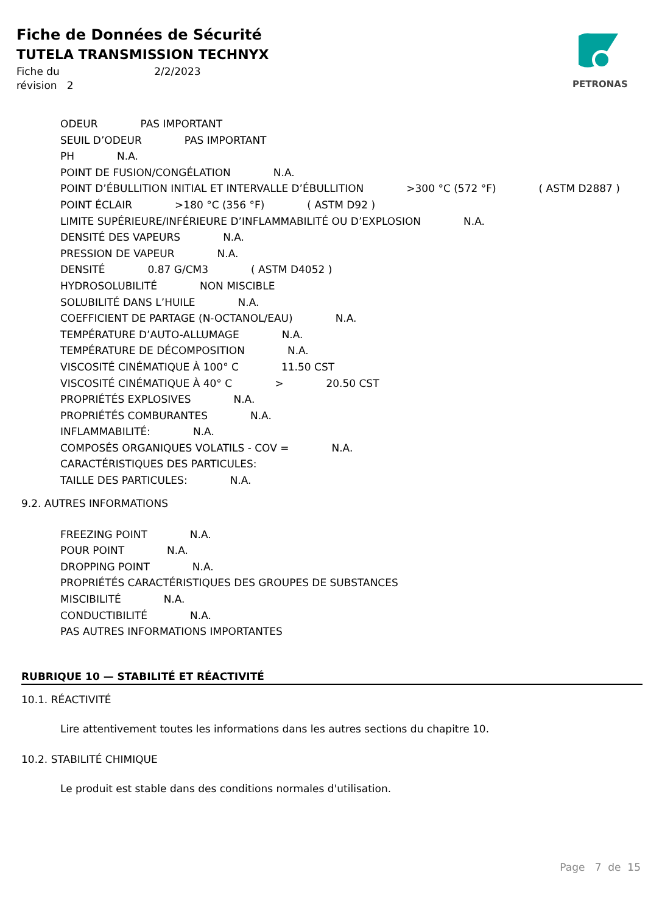Fiche de Données de Sécurité
TUTELA TRANSMISSION TECHNYX
Fiche du 2/2/2023
révision 2
PETRONAS
ODEUR PAS IMPORTANT
SEUIL D’ODEUR PAS IMPORTANT
PH N.A.
POINT DE FUSION/CONGÉLATION N.A.
POINT D’ÉBULLITION INITIAL ET INTERVALLE D’ÉBULLITION >300 °C (572 °F) ( ASTM D2887 )
POINT ÉCLAIR >180 °C (356 °F) ( ASTM D92 )
LIMITE SUPÉRIEURE/INFÉRIEURE D’INFLAMMABILITÉ OU D’EXPLOSION N.A.
DENSITÉ DES VAPEURS N.A.
PRESSION DE VAPEUR N.A.
DENSITÉ 0.87 G/CM3 ( ASTM D4052 )
HYDROSOLUBILITÉ NON MISCIBLE
SOLUBILITÉ DANS L’HUILE N.A.
COEFFICIENT DE PARTAGE (N-OCTANOL/EAU) N.A.
TEMPÉRATURE D’AUTO-ALLUMAGE N.A.
TEMPÉRATURE DE DÉCOMPOSITION N.A.
VISCOSITÉ CINÉMATIQUE À 100° C 11.50 CST
VISCOSITÉ CINÉMATIQUE À 40° C > 20.50 CST
PROPRIÉTÉS EXPLOSIVES N.A.
PROPRIÉTÉS COMBURANTES N.A.
INFLAMMABILITÉ: N.A.
COMPOSÉS ORGANIQUES VOLATILS - COV = N.A.
CARACTÉRISTIQUES DES PARTICULES:
TAILLE DES PARTICULES: N.A.
9.2. AUTRES INFORMATIONS
FREEZING POINT N.A.
POUR POINT N.A.
DROPPING POINT N.A.
PROPRIÉTÉS CARACTÉRISTIQUES DES GROUPES DE SUBSTANCES
MISCIBILITÉ N.A.
CONDUCTIBILITÉ N.A.
PAS AUTRES INFORMATIONS IMPORTANTES
RUBRIQUE 10 — STABILITÉ ET RÉACTIVITÉ
10.1. RÉACTIVITÉ
Lire attentivement toutes les informations dans les autres sections du chapitre 10.
10.2. STABILITÉ CHIMIQUE
Le produit est stable dans des conditions normales d'utilisation.
Page 7 de 15